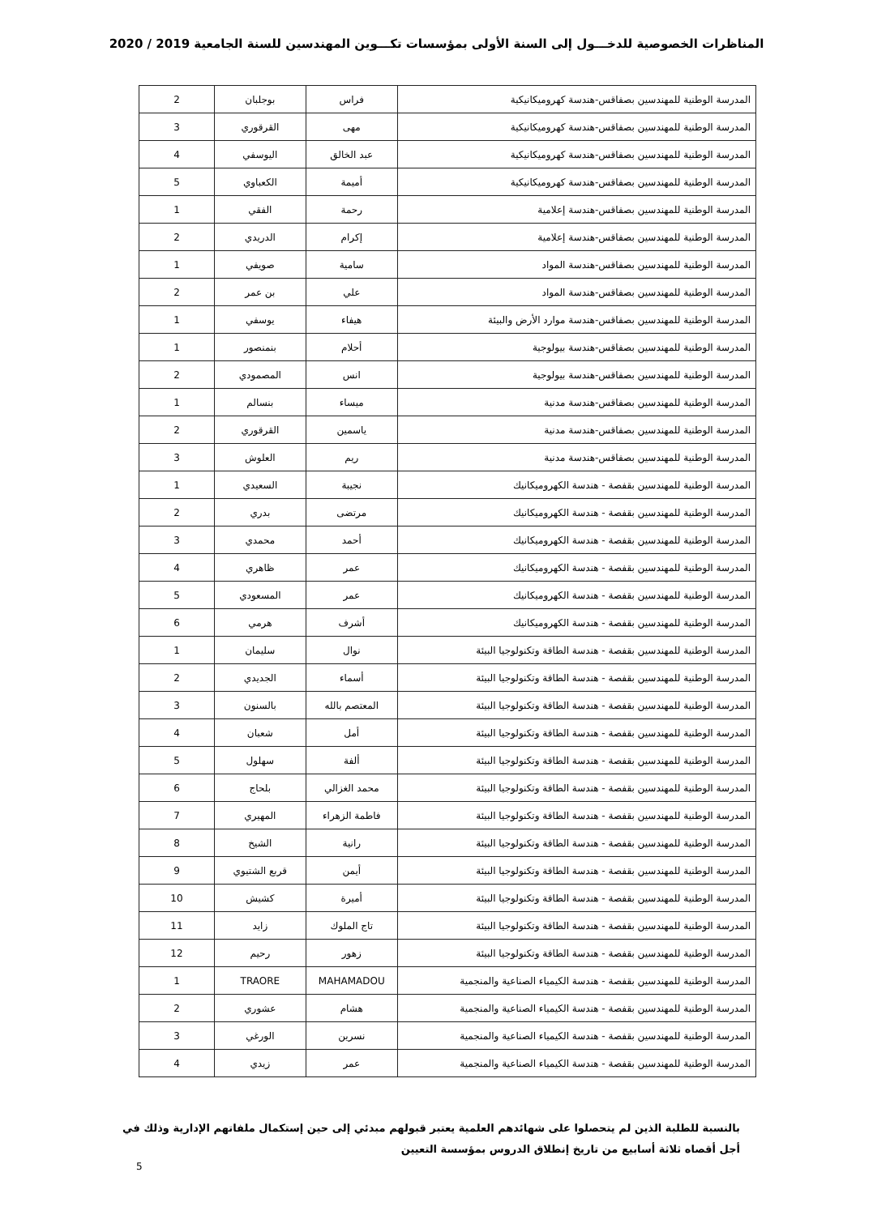المناظرات الخصوصية للدخـــول إلى السنة الأولى بمؤسسات تكـــوين المهندسين للسنة الجامعية 2019 / 2020
| المدرسة الوطنية للمهندسين بصفاقس-هندسة كهروميكانيكية | فراس | بوجلبان | 2 |
| المدرسة الوطنية للمهندسين بصفاقس-هندسة كهروميكانيكية | مهى | القرقوري | 3 |
| المدرسة الوطنية للمهندسين بصفاقس-هندسة كهروميكانيكية | عبد الخالق | اليوسفي | 4 |
| المدرسة الوطنية للمهندسين بصفاقس-هندسة كهروميكانيكية | أميمة | الكعباوي | 5 |
| المدرسة الوطنية للمهندسين بصفاقس-هندسة إعلامية | رحمة | الفقي | 1 |
| المدرسة الوطنية للمهندسين بصفاقس-هندسة إعلامية | إكرام | الدريدي | 2 |
| المدرسة الوطنية للمهندسين بصفاقس-هندسة المواد | سامية | صويفي | 1 |
| المدرسة الوطنية للمهندسين بصفاقس-هندسة المواد | علي | بن عمر | 2 |
| المدرسة الوطنية للمهندسين بصفاقس-هندسة موارد الأرض والبيئة | هيفاء | يوسفي | 1 |
| المدرسة الوطنية للمهندسين بصفاقس-هندسة بيولوجية | أحلام | بنمنصور | 1 |
| المدرسة الوطنية للمهندسين بصفاقس-هندسة بيولوجية | انس | المصمودي | 2 |
| المدرسة الوطنية للمهندسين بصفاقس-هندسة مدنية | ميساء | بنسالم | 1 |
| المدرسة الوطنية للمهندسين بصفاقس-هندسة مدنية | ياسمين | القرقوري | 2 |
| المدرسة الوطنية للمهندسين بصفاقس-هندسة مدنية | ريم | العلوش | 3 |
| المدرسة الوطنية للمهندسين بقفصة - هندسة الكهروميكانيك | نجيبة | السعيدي | 1 |
| المدرسة الوطنية للمهندسين بقفصة - هندسة الكهروميكانيك | مرتضى | بدري | 2 |
| المدرسة الوطنية للمهندسين بقفصة - هندسة الكهروميكانيك | أحمد | محمدي | 3 |
| المدرسة الوطنية للمهندسين بقفصة - هندسة الكهروميكانيك | عمر | ظاهري | 4 |
| المدرسة الوطنية للمهندسين بقفصة - هندسة الكهروميكانيك | عمر | المسعودي | 5 |
| المدرسة الوطنية للمهندسين بقفصة - هندسة الكهروميكانيك | أشرف | هرمي | 6 |
| المدرسة الوطنية للمهندسين بقفصة - هندسة الطاقة وتكنولوجيا البيئة | نوال | سليمان | 1 |
| المدرسة الوطنية للمهندسين بقفصة - هندسة الطاقة وتكنولوجيا البيئة | أسماء | الجديدي | 2 |
| المدرسة الوطنية للمهندسين بقفصة - هندسة الطاقة وتكنولوجيا البيئة | المعتصم بالله | بالسنون | 3 |
| المدرسة الوطنية للمهندسين بقفصة - هندسة الطاقة وتكنولوجيا البيئة | أمل | شعبان | 4 |
| المدرسة الوطنية للمهندسين بقفصة - هندسة الطاقة وتكنولوجيا البيئة | ألفة | سهلول | 5 |
| المدرسة الوطنية للمهندسين بقفصة - هندسة الطاقة وتكنولوجيا البيئة | محمد الغزالي | بلحاج | 6 |
| المدرسة الوطنية للمهندسين بقفصة - هندسة الطاقة وتكنولوجيا البيئة | فاطمة الزهراء | المهيري | 7 |
| المدرسة الوطنية للمهندسين بقفصة - هندسة الطاقة وتكنولوجيا البيئة | رانية | الشيخ | 8 |
| المدرسة الوطنية للمهندسين بقفصة - هندسة الطاقة وتكنولوجيا البيئة | أيمن | قربع الشتيوي | 9 |
| المدرسة الوطنية للمهندسين بقفصة - هندسة الطاقة وتكنولوجيا البيئة | أميرة | كشيش | 10 |
| المدرسة الوطنية للمهندسين بقفصة - هندسة الطاقة وتكنولوجيا البيئة | تاج الملوك | زايد | 11 |
| المدرسة الوطنية للمهندسين بقفصة - هندسة الطاقة وتكنولوجيا البيئة | زهور | رحيم | 12 |
| المدرسة الوطنية للمهندسين بقفصة - هندسة الكيمياء الصناعية والمنجمية | MAHAMADOU | TRAORE | 1 |
| المدرسة الوطنية للمهندسين بقفصة - هندسة الكيمياء الصناعية والمنجمية | هشام | عشوري | 2 |
| المدرسة الوطنية للمهندسين بقفصة - هندسة الكيمياء الصناعية والمنجمية | نسرين | الورغي | 3 |
| المدرسة الوطنية للمهندسين بقفصة - هندسة الكيمياء الصناعية والمنجمية | عمر | زيدي | 4 |
بالنسبة للطلبة الذين لم يتحصلوا على شهائدهم العلمية يعتبر قبولهم مبدئي إلى حين إستكمال ملفاتهم الإدارية وذلك في أجل أقصاه ثلاثة أسابيع من تاريخ إنطلاق الدروس بمؤسسة التعيين
5